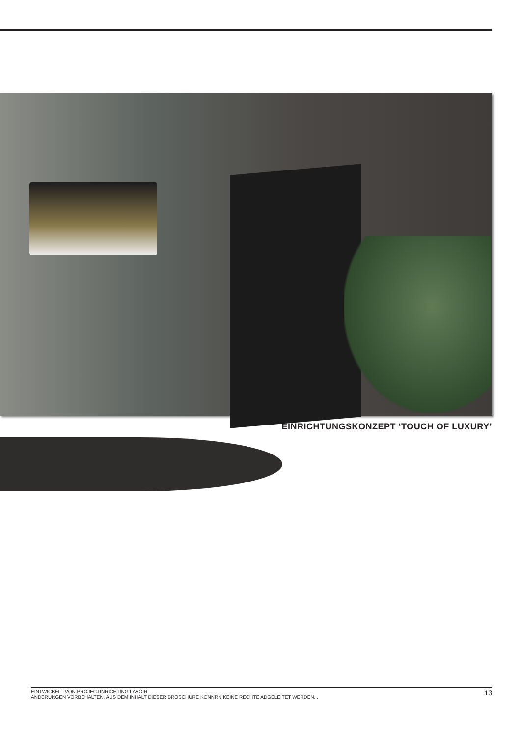EINRICHTUNGSKONZEPT ‘TOUCH OF LUXURY’
EINTWICKELT VON PROJECTINRICHTING LAVOIR
ÄNDERUNGEN VORBEHALTEN. AUS DEM INHALT DIESER BROSCHÜRE KÖNNRN KEINE RECHTE ADGELEITET WERDEN. .
13